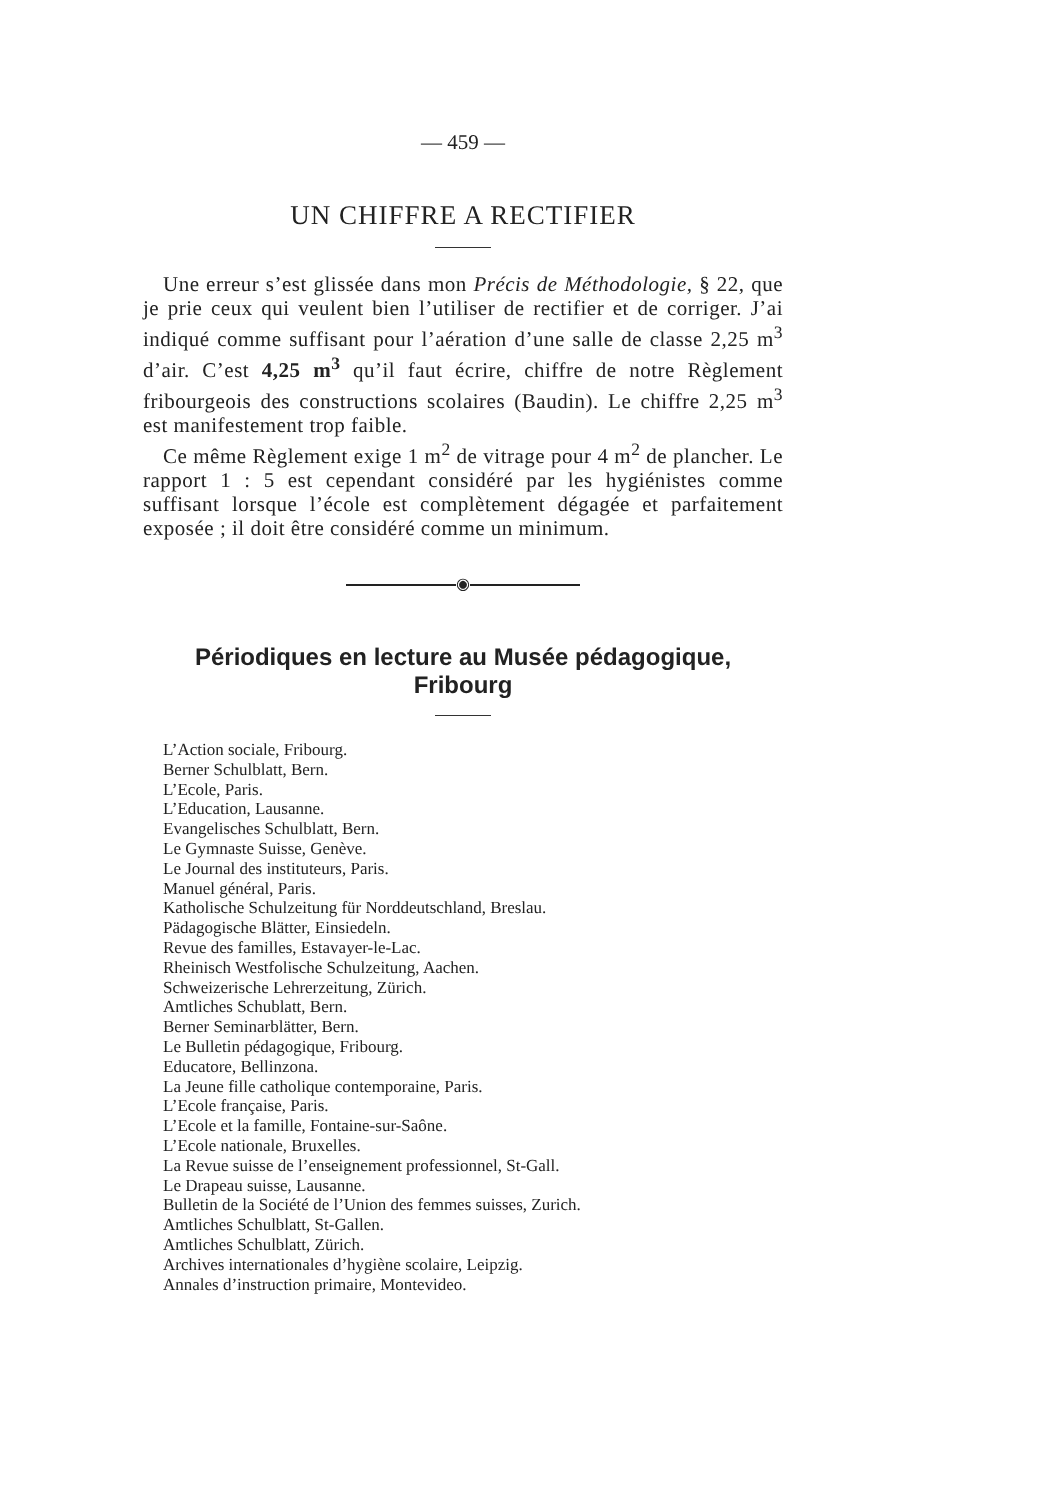— 459 —
UN CHIFFRE A RECTIFIER
Une erreur s’est glissée dans mon Précis de Méthodologie, § 22, que je prie ceux qui veulent bien l’utiliser de rectifier et de corriger. J’ai indiqué comme suffisant pour l’aération d’une salle de classe 2,25 m<sup>3</sup> d’air. C’est 4,25 m<sup>3</sup> qu’il faut écrire, chiffre de notre Règlement fribourgeois des constructions scolaires (Baudin). Le chiffre 2,25 m<sup>3</sup> est manifestement trop faible.
Ce même Règlement exige 1 m<sup>2</sup> de vitrage pour 4 m<sup>2</sup> de plancher. Le rapport 1 : 5 est cependant considéré par les hygiénistes comme suffisant lorsque l’école est complètement dégagée et parfaitement exposée ; il doit être considéré comme un minimum.
◉
Périodiques en lecture au Musée pédagogique, Fribourg
L’Action sociale, Fribourg.
Berner Schulblatt, Bern.
L’Ecole, Paris.
L’Education, Lausanne.
Evangelisches Schulblatt, Bern.
Le Gymnaste Suisse, Genève.
Le Journal des instituteurs, Paris.
Manuel général, Paris.
Katholische Schulzeitung für Norddeutschland, Breslau.
Pädagogische Blätter, Einsiedeln.
Revue des familles, Estavayer-le-Lac.
Rheinisch Westfolische Schulzeitung, Aachen.
Schweizerische Lehrerzeitung, Zürich.
Amtliches Schublatt, Bern.
Berner Seminarblätter, Bern.
Le Bulletin pédagogique, Fribourg.
Educatore, Bellinzona.
La Jeune fille catholique contemporaine, Paris.
L’Ecole française, Paris.
L’Ecole et la famille, Fontaine-sur-Saône.
L’Ecole nationale, Bruxelles.
La Revue suisse de l’enseignement professionnel, St-Gall.
Le Drapeau suisse, Lausanne.
Bulletin de la Société de l’Union des femmes suisses, Zurich.
Amtliches Schulblatt, St-Gallen.
Amtliches Schulblatt, Zürich.
Archives internationales d’hygiène scolaire, Leipzig.
Annales d’instruction primaire, Montevideo.